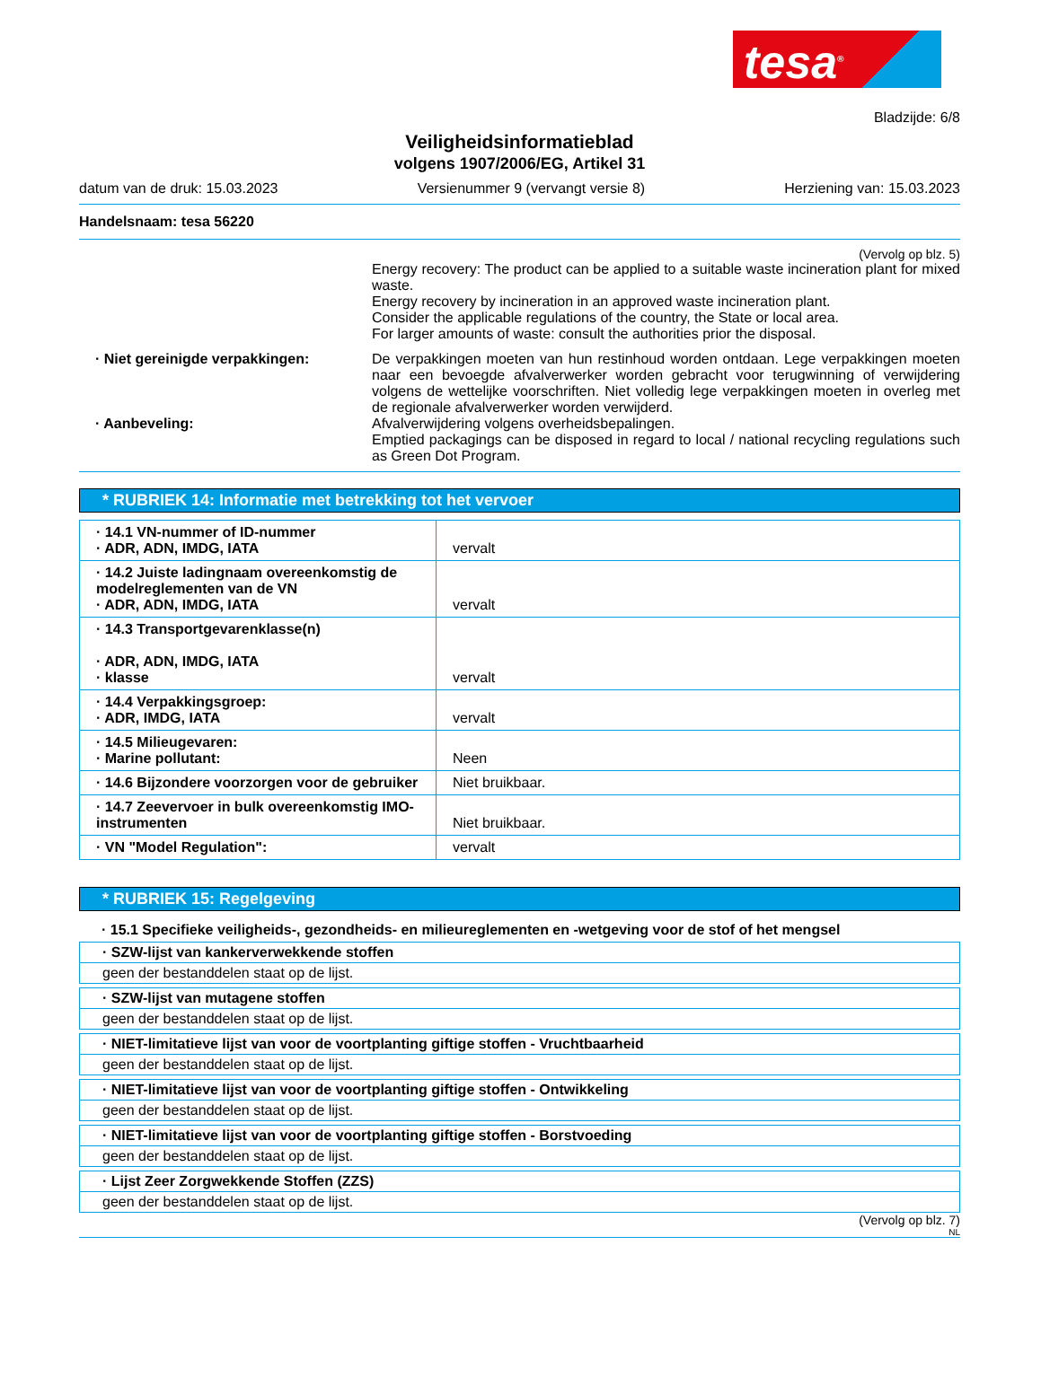tesa<sup>®</sup>
Bladzijde: 6/8
Veiligheidsinformatieblad
volgens 1907/2006/EG, Artikel 31
datum van de druk: 15.03.2023 Versienummer 9 (vervangt versie 8) Herziening van: 15.03.2023
Handelsnaam: tesa 56220
(Vervolg op blz. 5)
Energy recovery: The product can be applied to a suitable waste incineration plant for mixed waste.
Energy recovery by incineration in an approved waste incineration plant.
Consider the applicable regulations of the country, the State or local area.
For larger amounts of waste: consult the authorities prior the disposal.
· Niet gereinigde verpakkingen: De verpakkingen moeten van hun restinhoud worden ontdaan. Lege verpakkingen moeten naar een bevoegde afvalverwerker worden gebracht voor terugwinning of verwijdering volgens de wettelijke voorschriften. Niet volledig lege verpakkingen moeten in overleg met de regionale afvalverwerker worden verwijderd.
· Aanbeveling: Afvalverwijdering volgens overheidsbepalingen.
Emptied packagings can be disposed in regard to local / national recycling regulations such as Green Dot Program.
* RUBRIEK 14: Informatie met betrekking tot het vervoer
| · 14.1 VN-nummer of ID-nummer · ADR, ADN, IMDG, IATA | vervalt |
| · 14.2 Juiste ladingnaam overeenkomstig de modelreglementen van de VN · ADR, ADN, IMDG, IATA | vervalt |
| · 14.3 Transportgevarenklasse(n) · ADR, ADN, IMDG, IATA · klasse | vervalt |
| · 14.4 Verpakkingsgroep: · ADR, IMDG, IATA | vervalt |
| · 14.5 Milieugevaren: · Marine pollutant: | Neen |
| · 14.6 Bijzondere voorzorgen voor de gebruiker | Niet bruikbaar. |
| · 14.7 Zeevervoer in bulk overeenkomstig IMO-instrumenten | Niet bruikbaar. |
| · VN "Model Regulation": | vervalt |
* RUBRIEK 15: Regelgeving
· 15.1 Specifieke veiligheids-, gezondheids- en milieureglementen en -wetgeving voor de stof of het mengsel
· SZW-lijst van kankerverwekkende stoffen
geen der bestanddelen staat op de lijst.
· SZW-lijst van mutagene stoffen
geen der bestanddelen staat op de lijst.
· NIET-limitatieve lijst van voor de voortplanting giftige stoffen - Vruchtbaarheid
geen der bestanddelen staat op de lijst.
· NIET-limitatieve lijst van voor de voortplanting giftige stoffen - Ontwikkeling
geen der bestanddelen staat op de lijst.
· NIET-limitatieve lijst van voor de voortplanting giftige stoffen - Borstvoeding
geen der bestanddelen staat op de lijst.
· Lijst Zeer Zorgwekkende Stoffen (ZZS)
geen der bestanddelen staat op de lijst.
(Vervolg op blz. 7)
NL